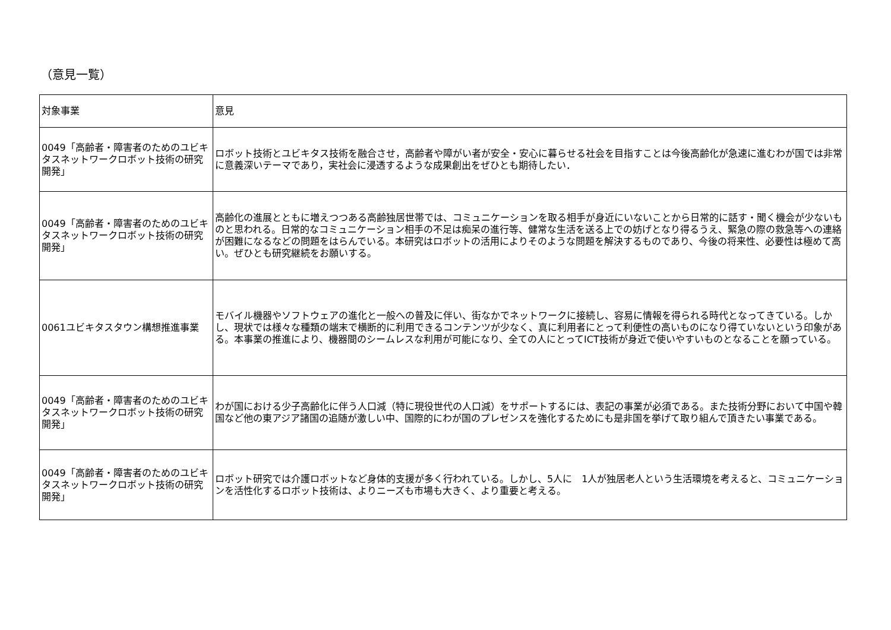（意見一覧）
| 対象事業 | 意見 |
| --- | --- |
| 0049「高齢者・障害者のためのユビキタスネットワークロボット技術の研究開発」 | ロボット技術とユビキタス技術を融合させ，高齢者や障がい者が安全・安心に暮らせる社会を目指すことは今後高齢化が急速に進むわが国では非常に意義深いテーマであり，実社会に浸透するような成果創出をぜひとも期待したい． |
| 0049「高齢者・障害者のためのユビキタスネットワークロボット技術の研究開発」 | 高齢化の進展とともに増えつつある高齢独居世帯では、コミュニケーションを取る相手が身近にいないことから日常的に話す・聞く機会が少ないものと思われる。日常的なコミュニケーション相手の不足は痴呆の進行等、健常な生活を送る上での妨げとなり得るうえ、緊急の際の救急等への連絡が困難になるなどの問題をはらんでいる。本研究はロボットの活用によりそのような問題を解決するものであり、今後の将来性、必要性は極めて高い。ぜひとも研究継続をお願いする。 |
| 0061ユビキタスタウン構想推進事業 | モバイル機器やソフトウェアの進化と一般への普及に伴い、街なかでネットワークに接続し、容易に情報を得られる時代となってきている。しかし、現状では様々な種類の端末で横断的に利用できるコンテンツが少なく、真に利用者にとって利便性の高いものになり得ていないという印象がある。本事業の推進により、機器間のシームレスな利用が可能になり、全ての人にとってICT技術が身近で使いやすいものとなることを願っている。 |
| 0049「高齢者・障害者のためのユビキタスネットワークロボット技術の研究開発」 | わが国における少子高齢化に伴う人口減（特に現役世代の人口減）をサポートするには、表記の事業が必須である。また技術分野において中国や韓国など他の東アジア諸国の追随が激しい中、国際的にわが国のプレゼンスを強化するためにも是非国を挙げて取り組んで頂きたい事業である。 |
| 0049「高齢者・障害者のためのユビキタスネットワークロボット技術の研究開発」 | ロボット研究では介護ロボットなど身体的支援が多く行われている。しかし、5人に 1人が独居老人という生活環境を考えると、コミュニケーションを活性化するロボット技術は、よりニーズも市場も大きく、より重要と考える。 |